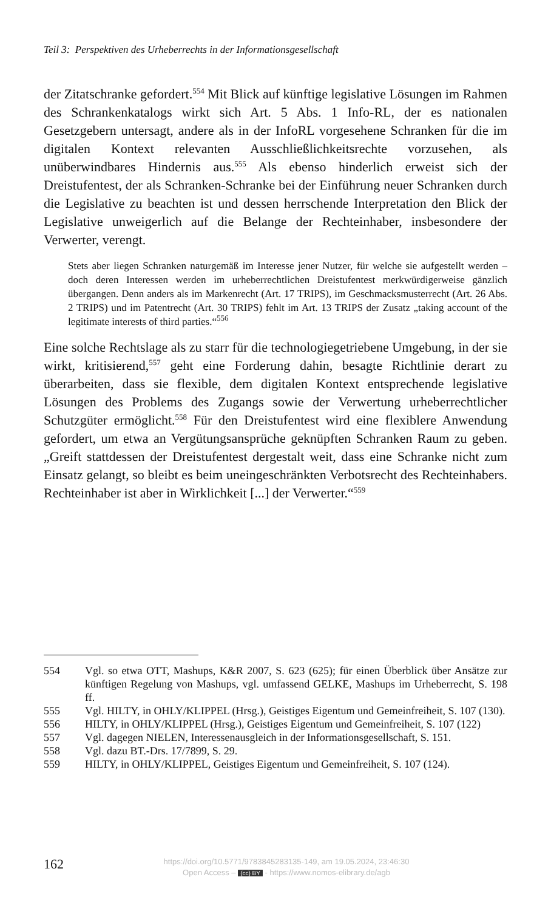Teil 3: Perspektiven des Urheberrechts in der Informationsgesellschaft
der Zitatschranke gefordert.<sup>554</sup> Mit Blick auf künftige legislative Lösungen im Rahmen des Schrankenkatalogs wirkt sich Art. 5 Abs. 1 Info-RL, der es nationalen Gesetzgebern untersagt, andere als in der InfoRL vorgesehene Schranken für die im digitalen Kontext relevanten Ausschließlichkeits­rechte vorzusehen, als unüberwindbares Hindernis aus.<sup>555</sup> Als ebenso hin­derlich erweist sich der Dreistufentest, der als Schranken-Schranke bei der Einführung neuer Schranken durch die Legislative zu beachten ist und dessen herrschende Interpretation den Blick der Legislative unweigerlich auf die Belange der Rechteinhaber, insbesondere der Verwerter, verengt.
Stets aber liegen Schranken naturgemäß im Interesse jener Nutzer, für welche sie aufgestellt werden – doch deren Interessen werden im urheberrechtlichen Dreistu­fentest merkwürdigerweise gänzlich übergangen. Denn anders als im Markenrecht (Art. 17 TRIPS), im Geschmacksmusterrecht (Art. 26 Abs. 2 TRIPS) und im Patentrecht (Art. 30 TRIPS) fehlt im Art. 13 TRIPS der Zusatz „taking account of the legitimate interests of third parties.“<sup>556</sup>
Eine solche Rechtslage als zu starr für die technologiegetriebene Umge­bung, in der sie wirkt, kritisierend,<sup>557</sup> geht eine Forderung dahin, besagte Richtlinie derart zu überarbeiten, dass sie flexible, dem digitalen Kontext entsprechende legislative Lösungen des Problems des Zugangs sowie der Verwertung urheberrechtlicher Schutzgüter ermöglicht.<sup>558</sup> Für den Dreistu­fentest wird eine flexiblere Anwendung gefordert, um etwa an Vergütungs­ansprüche geknüpften Schranken Raum zu geben. „Greift stattdessen der Dreistufentest dergestalt weit, dass eine Schranke nicht zum Einsatz gelangt, so bleibt es beim uneingeschränkten Verbotsrecht des Rechteinha­bers. Rechteinhaber ist aber in Wirklichkeit [...] der Verwerter.“<sup>559</sup>
554 Vgl. so etwa OTT, Mashups, K&R 2007, S. 623 (625); für einen Überblick über Ansätze zur künftigen Regelung von Mashups, vgl. umfassend GELKE, Mash­ups im Urheberrecht, S. 198 ff.
555 Vgl. HILTY, in OHLY/KLIPPEL (Hrsg.), Geistiges Eigentum und Gemeinfrei­heit, S. 107 (130).
556 HILTY, in OHLY/KLIPPEL (Hrsg.), Geistiges Eigentum und Gemeinfreiheit, S. 107 (122)
557 Vgl. dagegen NIELEN, Interessenausgleich in der Informationsgesellschaft, S. 151.
558 Vgl. dazu BT.-Drs. 17/7899, S. 29.
559 HILTY, in OHLY/KLIPPEL, Geistiges Eigentum und Gemeinfreiheit, S. 107 (124).
162
https://doi.org/10.5771/9783845283135-149, am 19.05.2024, 23:46:30
Open Access – (cc) BY - https://www.nomos-elibrary.de/agb